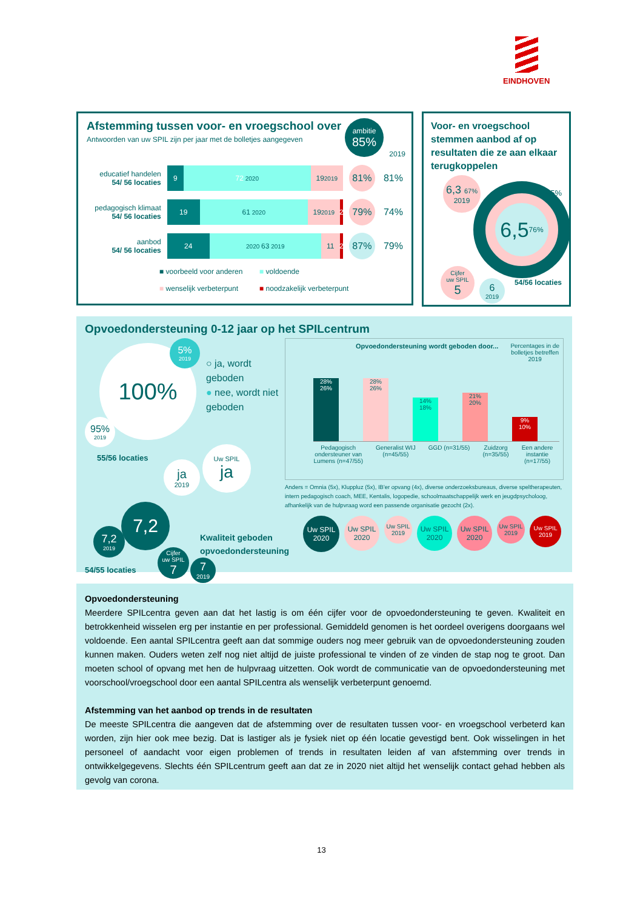EINDHOVEN
Afstemming tussen voor- en vroegschool over
Antwoorden van uw SPIL zijn per jaar met de bolletjes aangegeven
ambitie
85%
2019
educatief handelen
54/ 56 locaties
9 72 2020
19 2019
81%
81%
pedagogisch klimaat
54/ 56 locaties
19 61 2020
19 2019
2
79%
74%
aanbod
54/ 56 locaties
24
2020 63 2019
11 2
87%
79%
■ voorbeeld voor anderen ■ voldoende ■ wenselijk verbeterpunt ■ noodzakelijk verbeterpunt
Voor- en vroegschool stemmen aanbod af op resultaten die ze aan elkaar terugkoppelen
6,3 67% 2019
6,5 76%
85%
54/56 locaties
Cijfer
uw SPIL 5
6 2019
Opvoedondersteuning 0-12 jaar op het SPILcentrum
100%
5% 2019
95% 2019
○ ja, wordt geboden
● nee, wordt niet geboden
55/56 locaties
ja 2019
Uw SPIL ja
7,2
7,2 2019
54/55 locaties
Cijfer
uw SPIL 7
7 2019
Kwaliteit geboden
opvoedondersteuning
Opvoedondersteuning wordt geboden door... Percentages in de
bolletjes betreffen
2019
28%
26%
28%
26%
14%
18%
21%
20%
9%
10%
Pedagogisch
ondersteuner van
Lumens (n=47/55) Generalist WIJ
(n=45/55) GGD (n=31/55) Zuidzorg
(n=35/55) Een andere
instantie
(n=17/55)
Anders = Omnia (5x), Kluppluz (5x), IB'er opvang (4x), diverse onderzoeksbureaus, diverse speltherapeuten, intern pedagogisch coach, MEE, Kentalis, logopedie, schoolmaatschappelijk werk en jeugdpsycholoog, afhankelijk van de hulpvraag word een passende organisatie gezocht (2x).
Uw SPIL
2020 Uw SPIL
2020 Uw SPIL
2019 Uw SPIL
2020 Uw SPIL
2020 Uw SPIL
2019 Uw SPIL
2019
Opvoedondersteuning
Meerdere SPILcentra geven aan dat het lastig is om één cijfer voor de opvoedondersteuning te geven. Kwaliteit en betrokkenheid wisselen erg per instantie en per professional. Gemiddeld genomen is het oordeel overigens doorgaans wel voldoende. Een aantal SPILcentra geeft aan dat sommige ouders nog meer gebruik van de opvoedondersteuning zouden kunnen maken. Ouders weten zelf nog niet altijd de juiste professional te vinden of ze vinden de stap nog te groot. Dan moeten school of opvang met hen de hulpvraag uitzetten. Ook wordt de communicatie van de opvoedondersteuning met voorschool/vroegschool door een aantal SPILcentra als wenselijk verbeterpunt genoemd.
Afstemming van het aanbod op trends in de resultaten
De meeste SPILcentra die aangeven dat de afstemming over de resultaten tussen voor- en vroegschool verbeterd kan worden, zijn hier ook mee bezig. Dat is lastiger als je fysiek niet op één locatie gevestigd bent. Ook wisselingen in het personeel of aandacht voor eigen problemen of trends in resultaten leiden af van afstemming over trends in ontwikkelgegevens. Slechts één SPILcentrum geeft aan dat ze in 2020 niet altijd het wenselijk contact gehad hebben als gevolg van corona.
13